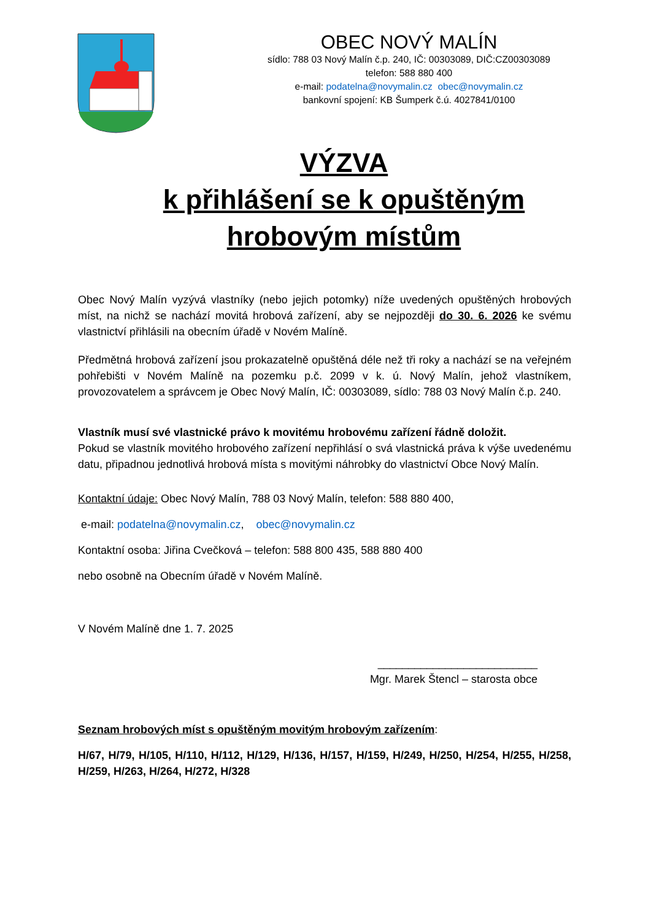OBEC NOVÝ MALÍN
sídlo: 788 03 Nový Malín č.p. 240, IČ: 00303089, DIČ:CZ00303089
telefon: 588 880 400
e-mail: podatelna@novymalin.cz obec@novymalin.cz
bankovní spojení: KB Šumperk č.ú. 4027841/0100
VÝZVA
k přihlášení se k opuštěným
hrobovým místům
Obec Nový Malín vyzývá vlastníky (nebo jejich potomky) níže uvedených opuštěných hrobových míst, na nichž se nachází movitá hrobová zařízení, aby se nejpozději do 30. 6. 2026 ke svému vlastnictví přihlásili na obecním úřadě v Novém Malíně.
Předmětná hrobová zařízení jsou prokazatelně opuštěná déle než tři roky a nachází se na veřejném pohřebišti v Novém Malíně na pozemku p.č. 2099 v k. ú. Nový Malín, jehož vlastníkem, provozovatelem a správcem je Obec Nový Malín, IČ: 00303089, sídlo: 788 03 Nový Malín č.p. 240.
Vlastník musí své vlastnické právo k movitému hrobovému zařízení řádně doložit.
Pokud se vlastník movitého hrobového zařízení nepřihlásí o svá vlastnická práva k výše uvedenému datu, připadnou jednotlivá hrobová místa s movitými náhrobky do vlastnictví Obce Nový Malín.
Kontaktní údaje: Obec Nový Malín, 788 03 Nový Malín, telefon: 588 880 400,
e-mail: podatelna@novymalin.cz, obec@novymalin.cz
Kontaktní osoba: Jiřina Cvečková – telefon: 588 800 435, 588 880 400
nebo osobně na Obecním úřadě v Novém Malíně.
V Novém Malíně dne 1. 7. 2025
__________________________
Mgr. Marek Štencl – starosta obce
Seznam hrobových míst s opuštěným movitým hrobovým zařízením:
H/67, H/79, H/105, H/110, H/112, H/129, H/136, H/157, H/159, H/249, H/250, H/254, H/255, H/258, H/259, H/263, H/264, H/272, H/328